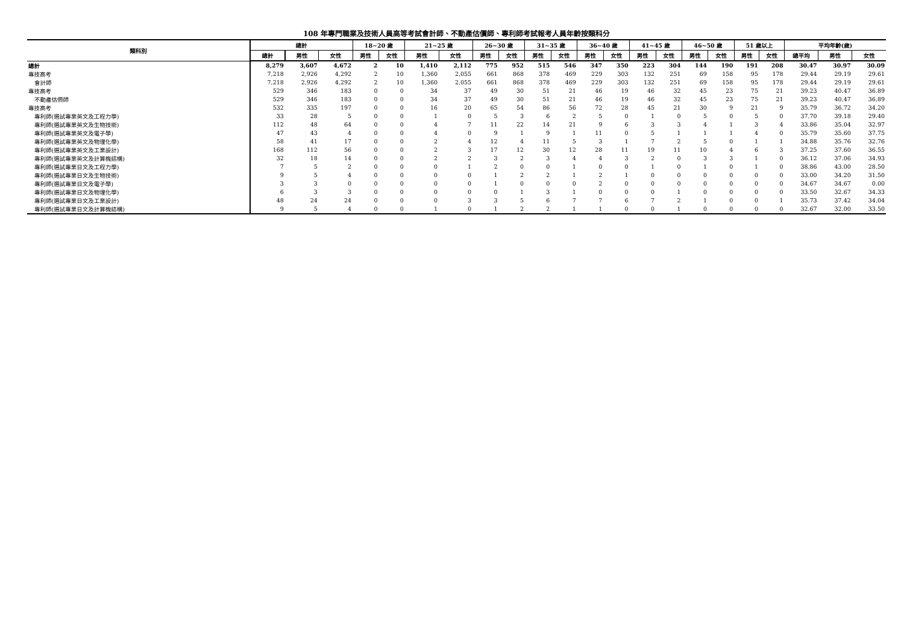108 年專門職業及技術人員高等考試會計師、不動產估價師、專利師考試報考人員年齡按類科分
| 類科別 | 總計 | | | 18~20 歲 | | 21~25 歲 | | 26~30 歲 | | 31~35 歲 | | 36~40 歲 | | 41~45 歲 | | 46~50 歲 | | 51 歲以上 | | 平均年齡(歲) | | |
| --- | --- | --- | --- | --- | --- | --- | --- | --- | --- | --- | --- | --- | --- | --- | --- | --- | --- | --- | --- | --- | --- | --- |
| | 總計 | 男性 | 女性 | 男性 | 女性 | 男性 | 女性 | 男性 | 女性 | 男性 | 女性 | 男性 | 女性 | 男性 | 女性 | 男性 | 女性 | 男性 | 女性 | 總平均 | 男性 | 女性 |
| 總計 | 8,279 | 3,607 | 4,672 | 2 | 10 | 1,410 | 2,112 | 775 | 952 | 515 | 546 | 347 | 350 | 223 | 304 | 144 | 190 | 191 | 208 | 30.47 | 30.97 | 30.09 |
| 專技高考 | 7,218 | 2,926 | 4,292 | 2 | 10 | 1,360 | 2,055 | 661 | 868 | 378 | 469 | 229 | 303 | 132 | 251 | 69 | 158 | 95 | 178 | 29.44 | 29.19 | 29.61 |
| 會計師 | 7,218 | 2,926 | 4,292 | 2 | 10 | 1,360 | 2,055 | 661 | 868 | 378 | 469 | 229 | 303 | 132 | 251 | 69 | 158 | 95 | 178 | 29.44 | 29.19 | 29.61 |
| 專技高考 | 529 | 346 | 183 | 0 | 0 | 34 | 37 | 49 | 30 | 51 | 21 | 46 | 19 | 46 | 32 | 45 | 23 | 75 | 21 | 39.23 | 40.47 | 36.89 |
| 不動產估價師 | 529 | 346 | 183 | 0 | 0 | 34 | 37 | 49 | 30 | 51 | 21 | 46 | 19 | 46 | 32 | 45 | 23 | 75 | 21 | 39.23 | 40.47 | 36.89 |
| 專技高考 | 532 | 335 | 197 | 0 | 0 | 16 | 20 | 65 | 54 | 86 | 56 | 72 | 28 | 45 | 21 | 30 | 9 | 21 | 9 | 35.79 | 36.72 | 34.20 |
| 專利師(選試專業英文及工程力學) | 33 | 28 | 5 | 0 | 0 | 1 | 0 | 5 | 3 | 6 | 2 | 5 | 0 | 1 | 0 | 5 | 0 | 5 | 0 | 37.70 | 39.18 | 29.40 |
| 專利師(選試專業英文及生物技術) | 112 | 48 | 64 | 0 | 0 | 4 | 7 | 11 | 22 | 14 | 21 | 9 | 6 | 3 | 3 | 4 | 1 | 3 | 4 | 33.86 | 35.04 | 32.97 |
| 專利師(選試專業英文及電子學) | 47 | 43 | 4 | 0 | 0 | 4 | 0 | 9 | 1 | 9 | 1 | 11 | 0 | 5 | 1 | 1 | 1 | 4 | 0 | 35.79 | 35.60 | 37.75 |
| 專利師(選試專業英文及物理化學) | 58 | 41 | 17 | 0 | 0 | 2 | 4 | 12 | 4 | 11 | 5 | 3 | 1 | 7 | 2 | 5 | 0 | 1 | 1 | 34.88 | 35.76 | 32.76 |
| 專利師(選試專業英文及工業設計) | 168 | 112 | 56 | 0 | 0 | 2 | 3 | 17 | 12 | 30 | 12 | 28 | 11 | 19 | 11 | 10 | 4 | 6 | 3 | 37.25 | 37.60 | 36.55 |
| 專利師(選試專業英文及計算機結構) | 32 | 18 | 14 | 0 | 0 | 2 | 2 | 3 | 2 | 3 | 4 | 4 | 3 | 2 | 0 | 3 | 3 | 1 | 0 | 36.12 | 37.06 | 34.93 |
| 專利師(選試專業日文及工程力學) | 7 | 5 | 2 | 0 | 0 | 0 | 1 | 2 | 0 | 0 | 1 | 0 | 0 | 1 | 0 | 1 | 0 | 1 | 0 | 38.86 | 43.00 | 28.50 |
| 專利師(選試專業日文及生物技術) | 9 | 5 | 4 | 0 | 0 | 0 | 0 | 1 | 2 | 2 | 1 | 2 | 1 | 0 | 0 | 0 | 0 | 0 | 0 | 33.00 | 34.20 | 31.50 |
| 專利師(選試專業日文及電子學) | 3 | 3 | 0 | 0 | 0 | 0 | 0 | 1 | 0 | 0 | 0 | 2 | 0 | 0 | 0 | 0 | 0 | 0 | 0 | 34.67 | 34.67 | 0.00 |
| 專利師(選試專業日文及物理化學) | 6 | 3 | 3 | 0 | 0 | 0 | 0 | 0 | 1 | 3 | 1 | 0 | 0 | 0 | 1 | 0 | 0 | 0 | 0 | 33.50 | 32.67 | 34.33 |
| 專利師(選試專業日文及工業設計) | 48 | 24 | 24 | 0 | 0 | 0 | 3 | 3 | 5 | 6 | 7 | 7 | 6 | 7 | 2 | 1 | 0 | 0 | 1 | 35.73 | 37.42 | 34.04 |
| 專利師(選試專業日文及計算機結構) | 9 | 5 | 4 | 0 | 0 | 1 | 0 | 1 | 2 | 2 | 1 | 1 | 0 | 0 | 1 | 0 | 0 | 0 | 0 | 32.67 | 32.00 | 33.50 |